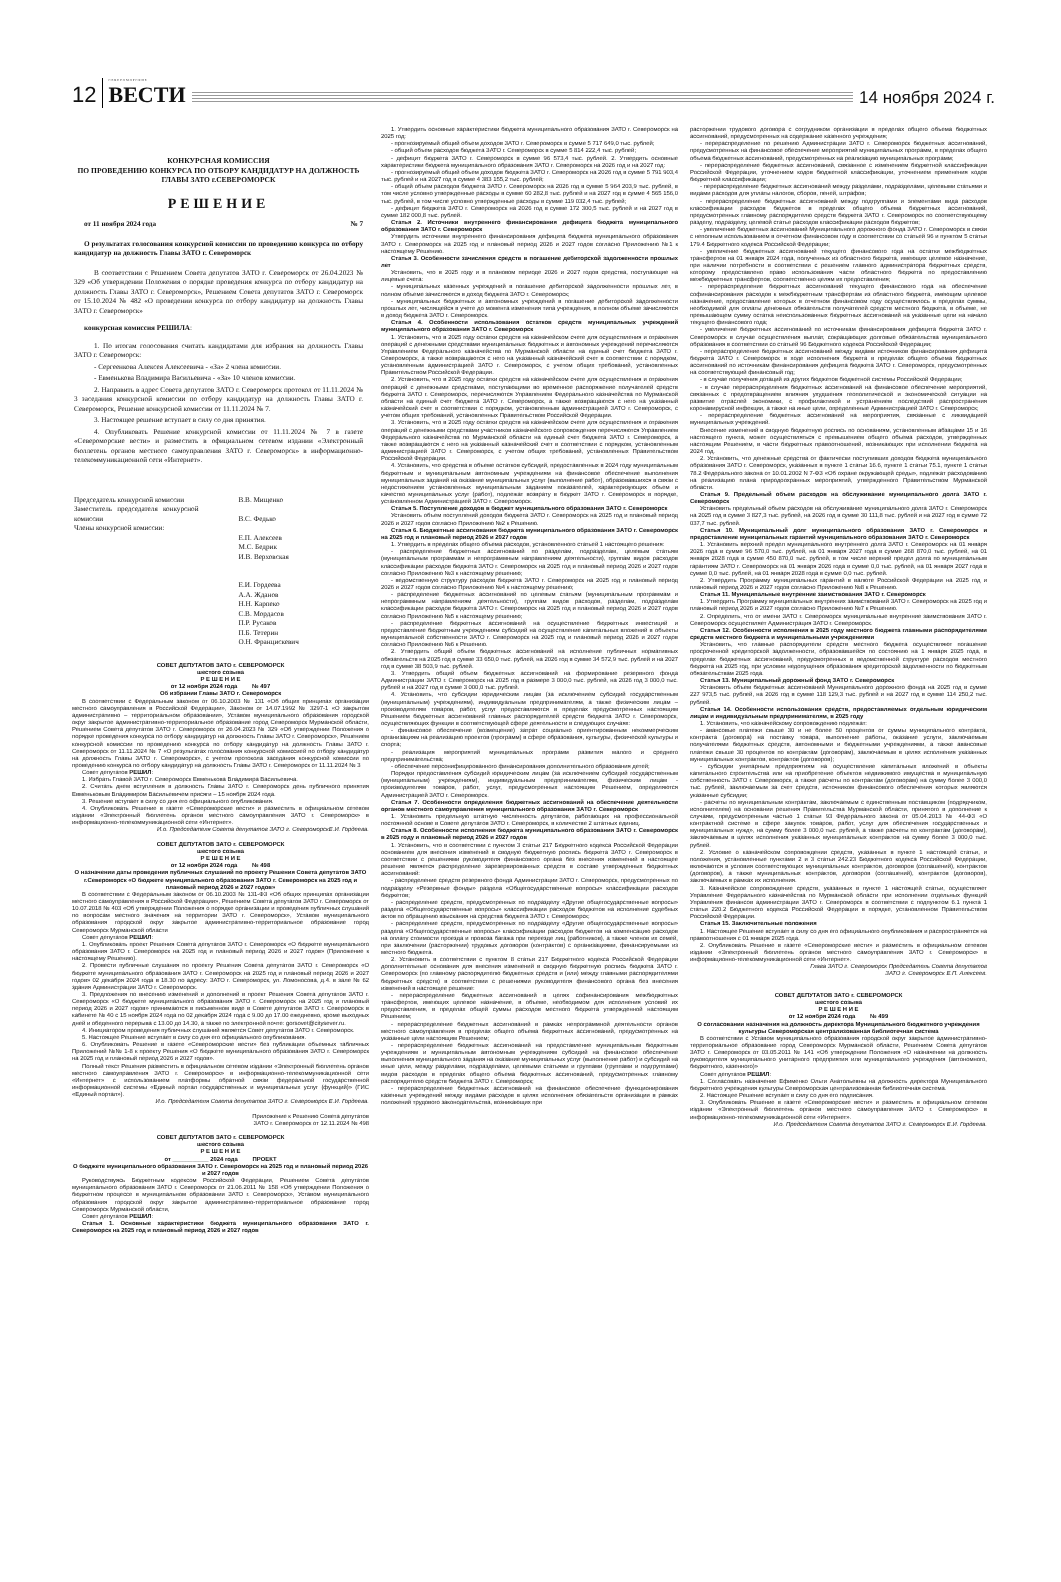12 СЕВЕРОМОРСКИЕ
ВЕСТИ
14 ноября 2024 г.
КОНКУРСНАЯ КОМИССИЯ
ПО ПРОВЕДЕНИЮ КОНКУРСА ПО ОТБОРУ КАНДИДАТУР НА ДОЛЖНОСТЬ ГЛАВЫ ЗАТО г.СЕВЕРОМОРСК
РЕШЕНИЕ
от 11 ноября 2024 года № 7
О результатах голосования конкурсной комиссии по проведению конкурса по отбору кандидатур на должность Главы ЗАТО г. Североморск
В соответствии с Решением Совета депутатов ЗАТО г. Североморск от 26.04.2023 № 329 «Об утверждении Положения о порядке проведения конкурса по отбору кандидатур на должность Главы ЗАТО г. Североморск», Решением Совета депутатов ЗАТО г. Североморск от 15.10.2024 № 482 «О проведении конкурса по отбору кандидатур на должность Главы ЗАТО г. Североморск»
конкурсная комиссия РЕШИЛА:
1. По итогам голосования считать кандидатами для избрания на должность Главы ЗАТО г. Североморск:
- Сергеенкова Алексея Алексеевича - «За» 2 члена комиссии.
- Евменькова Владимира Васильевича - «За» 10 членов комиссии.
2. Направить в адрес Совета депутатов ЗАТО г. Североморск протокол от 11.11.2024 № 3 заседания конкурсной комиссии по отбору кандидатур на должность Главы ЗАТО г. Североморск, Решение конкурсной комиссии от 11.11.2024 № 7.
3. Настоящее решение вступает в силу со дня принятия.
4. Опубликовать Решение конкурсной комиссии от 11.11.2024 № 7 в газете «Североморские вести» и разместить в официальном сетевом издании «Электронный бюллетень органов местного самоуправления ЗАТО г. Североморск» в информационно-телекоммуникационной сети «Интернет».
Председатель конкурсной комиссии
Заместитель председателя конкурсной комиссии
Члены конкурсной комиссии:
В.В. Мищенко
В.С. Федько
Е.П. Алексеев
М.С. Бедрик
И.В. Верховская
Е.И. Гордеева
А.А. Жданов
Н.Н. Карпеко
С.В. Мордасов
П.Р. Русаков
П.Б. Тетерин
О.Н. Францискевич
СОВЕТ ДЕПУТАТОВ ЗАТО г. СЕВЕРОМОРСК
шестого созыва
Р Е Ш Е Н И Е
от 12 ноября 2024 года № 497
Об избрании Главы ЗАТО г. Североморск
В соответствии с Федеральным законом от 06.10.2003 № 131 «Об общих принципах организации местного самоуправления в Российской Федерации», Законом от 14.07.1992 № 3297-1 «О закрытом административно – территориальном образовании», Уставом муниципального образования городской округ закрытое административно-территориальное образование город Североморск Мурманской области, Решением Совета депутатов ЗАТО г. Североморск от 26.04.2023 № 329 «Об утверждении Положения о порядке проведения конкурса по отбору кандидатур на должность Главы ЗАТО г. Североморск», Решением конкурсной комиссии по проведению конкурса по отбору кандидатур на должность Главы ЗАТО г. Североморск от 11.11.2024 № 7 «О результатах голосования конкурсной комиссией по отбору кандидатур на должность Главы ЗАТО г. Североморск», с учетом протокола заседания конкурсной комиссии по проведению конкурса по отбору кандидатур на должность Главы ЗАТО г. Североморск от 11.11.2024 № 3
Совет депутатов РЕШИЛ:
1. Избрать Главой ЗАТО г. Североморск Евменькова Владимира Васильевича.
2. Считать днем вступления в должность Главы ЗАТО г. Североморск день публичного принятия Евменьковым Владимиром Васильевичем присяги – 15 ноября 2024 года.
3. Решение вступает в силу со дня его официального опубликования.
4. Опубликовать Решение в газете «Североморские вести» и разместить в официальном сетевом издании «Электронный бюллетень органов местного самоуправления ЗАТО г. Североморск» в информационно-телекоммуникационной сети «Интернет».
И.о. Председателя Совета депутатов ЗАТО г. СевероморскЕ.И. Гордеева.
СОВЕТ ДЕПУТАТОВ ЗАТО г. СЕВЕРОМОРСК
шестого созыва
Р Е Ш Е Н И Е
от 12 ноября 2024 года № 498
О назначении даты проведения публичных слушаний по проекту Решения Совета депутатов ЗАТО г.Североморск «О бюджете муниципального образования ЗАТО г. Североморск на 2025 год и плановый период 2026 и 2027 годов»
В соответствии с Федеральным законом от 06.10.2003 № 131-ФЗ «Об общих принципах организации местного самоуправления в Российской Федерации», Решением Совета депутатов ЗАТО г. Североморск от 10.07.2018 № 403 «Об утверждении Положения о порядке организации и проведения публичных слушаний по вопросам местного значения на территории ЗАТО г. Североморск», Уставом муниципального образования городской округ закрытое административно-территориальное образование город Североморск Мурманской области
Совет депутатов РЕШИЛ:
1. Опубликовать проект Решения Совета депутатов ЗАТО г. Североморск «О бюджете муниципального образования ЗАТО г. Североморск на 2025 год и плановый период 2026 и 2027 годов» (Приложение к настоящему Решению).
2. Провести публичные слушания по проекту Решения Совета депутатов ЗАТО г. Североморск «О бюджете муниципального образования ЗАТО г. Североморск на 2025 год и плановый период 2026 и 2027 годов» 02 декабря 2024 года в 18.30 по адресу: ЗАТО г. Североморск, ул. Ломоносова, д.4. в зале № 62 здания Администрации ЗАТО г. Североморск.
3. Предложения по внесению изменений и дополнений в проект Решения Совета депутатов ЗАТО г. Североморск «О бюджете муниципального образования ЗАТО г. Североморск на 2025 год и плановый период 2026 и 2027 годов» принимаются в письменном виде в Совете депутатов ЗАТО г. Североморск в кабинете № 40 с 15 ноября 2024 года по 02 декабря 2024 года с 9.00 до 17.00 ежедневно, кроме выходных дней и обеденного перерыва с 13.00 до 14.30, а также по электронной почте: gorsovet@citysever.ru.
4. Инициатором проведения публичных слушаний является Совет депутатов ЗАТО г. Североморск.
5. Настоящее Решение вступает в силу со дня его официального опубликования.
6. Опубликовать Решение в газете «Североморские вести» без публикации объемных табличных Приложений №№ 1-8 к проекту Решения «О бюджете муниципального образования ЗАТО г. Североморск на 2025 год и плановый период 2026 и 2027 годов».
Полный текст Решения разместить в официальном сетевом издании «Электронный бюллетень органов местного самоуправления ЗАТО г. Североморск» в информационно-телекоммуникационной сети «Интернет» с использованием платформы обратной связи федеральной государственной информационной системы «Единый портал государственных и муниципальных услуг (функций)» (ГИС «Единый портал»).
И.о. Председателя Совета депутатов ЗАТО г. Североморск Е.И. Гордеева.
Приложение к Решению Совета депутатов
ЗАТО г. Североморск от 12.11.2024 № 498
СОВЕТ ДЕПУТАТОВ ЗАТО г. СЕВЕРОМОРСК
шестого созыва
Р Е Ш Е Н И Е
от ___________ 2024 года ПРОЕКТ
О бюджете муниципального образования ЗАТО г. Североморск на 2025 год и плановый период 2026 и 2027 годов
Руководствуясь Бюджетным кодексом Российской Федерации, Решением Совета депутатов муниципального образования ЗАТО г. Североморск от 21.06.2011 № 158 «Об утверждении Положения о бюджетном процессе в муниципальном образовании ЗАТО г. Североморск», Уставом муниципального образования городской округ закрытое административно-территориальное образование город Североморск Мурманской области,
Совет депутатов РЕШИЛ:
Статья 1. Основные характеристики бюджета муниципального образования ЗАТО г. Североморск на 2025 год и плановый период 2026 и 2027 годов
1. Утвердить основные характеристики бюджета муниципального образования ЗАТО г. Североморск на 2025 год:
- прогнозируемый общий объем доходов ЗАТО г. Североморск в сумме 5 717 649,0 тыс. рублей;
- общий объем расходов бюджета ЗАТО г. Североморск в сумме 5 814 222,4 тыс. рублей;
- дефицит бюджета ЗАТО г. Североморск в сумме 96 573,4 тыс. рублей. 2. Утвердить основные характеристики бюджета муниципального образования ЗАТО г. Североморск на 2026 год и на 2027 год:
- прогнозируемый общий объем доходов бюджета ЗАТО г. Североморск на 2026 год в сумме 5 791 903,4 тыс. рублей и на 2027 год в сумме 4 383 155,2 тыс. рублей;
- общий объем расходов бюджета ЗАТО г. Североморск на 2026 год в сумме 5 964 203,9 тыс. рублей, в том числе условно утвержденные расходы в сумме 60 282,8 тыс. рублей и на 2027 год в сумме 4 565 156,0 тыс. рублей, в том числе условно утвержденные расходы в сумме 119 032,4 тыс. рублей;
- дефицит бюджета ЗАТО г. Североморск на 2026 год в сумме 172 300,5 тыс. рублей и на 2027 год в сумме 182 000,8 тыс. рублей.
Статья 2. Источники внутреннего финансирования дефицита бюджета муниципального образования ЗАТО г. Североморск
Утвердить источники внутреннего финансирования дефицита бюджета муниципального образования ЗАТО г. Североморск на 2025 год и плановый период 2026 и 2027 годов согласно Приложению №1 к настоящему Решению.
Статья 3. Особенности зачисления средств в погашение дебиторской задолженности прошлых лет
Установить, что в 2025 году и в плановом периоде 2026 и 2027 годов средства, поступающие на лицевые счета:
- муниципальных казенных учреждений в погашение дебиторской задолженности прошлых лет, в полном объеме зачисляются в доход бюджета ЗАТО г. Североморск;
- муниципальных бюджетных и автономных учреждений в погашение дебиторской задолженности прошлых лет, числящейся в учете до момента изменения типа учреждения, в полном объеме зачисляются в доход бюджета ЗАТО г. Североморск.
Статья 4. Особенности использования остатков средств муниципальных учреждений муниципального образования ЗАТО г. Североморск
1. Установить, что в 2025 году остатки средств на казначейском счете для осуществления и отражения операций с денежными средствами муниципальных бюджетных и автономных учреждений перечисляются Управлением Федерального казначейства по Мурманской области на единый счет бюджета ЗАТО г. Североморск, а также возвращаются с него на указанный казначейский счет в соответствии с порядком, установленным администрацией ЗАТО г. Североморск, с учетом общих требований, установленных Правительством Российской Федерации.
2. Установить, что в 2025 году остатки средств на казначейском счете для осуществления и отражения операций с денежными средствами, поступающими во временное распоряжение получателей средств бюджета ЗАТО г. Североморск, перечисляются Управлением Федерального казначейства по Мурманской области на единый счет бюджета ЗАТО г. Североморск, а также возвращаются с него на указанный казначейский счет в соответствии с порядком, установленным администрацией ЗАТО г. Североморск, с учетом общих требований, установленных Правительством Российской Федерации.
3. Установить, что в 2025 году остатки средств на казначейском счете для осуществления и отражения операций с денежными средствами участников казначейского сопровождения перечисляются Управлением Федерального казначейства по Мурманской области на единый счет бюджета ЗАТО г. Североморск, а также возвращаются с него на указанный казначейский счет в соответствии с порядком, установленным администрацией ЗАТО г. Североморск, с учетом общих требований, установленных Правительством Российской Федерации.
4. Установить, что средства в объеме остатков субсидий, предоставленных в 2024 году муниципальным бюджетным и муниципальным автономным учреждениям на финансовое обеспечение выполнения муниципальных заданий на оказание муниципальных услуг (выполнение работ), образовавшихся в связи с недостижением установленных муниципальным заданием показателей, характеризующих объем и качество муниципальных услуг (работ), подлежат возврату в бюджет ЗАТО г. Североморск в порядке, установленном Администрацией ЗАТО г. Североморск.
Статья 5. Поступление доходов в бюджет муниципального образования ЗАТО г. Североморск
Установить объем поступлений доходов бюджета ЗАТО г. Североморск на 2025 год и плановый период 2026 и 2027 годов согласно Приложению №2 к Решению.
Статья 6. Бюджетные ассигнования бюджета муниципального образования ЗАТО г. Североморск на 2025 год и плановый период 2026 и 2027 годов
1. Утвердить в пределах общего объема расходов, установленного статьей 1 настоящего решения:
- распределение бюджетных ассигнований по разделам, подразделам, целевым статьям (муниципальным программам и непрограммным направлениям деятельности), группам видов расходов классификации расходов бюджета ЗАТО г. Североморск на 2025 год и плановый период 2026 и 2027 годов согласно Приложению №3 к настоящему решению;
- ведомственную структуру расходов бюджета ЗАТО г. Североморск на 2025 год и плановый период 2026 и 2027 годов согласно Приложению №4 к настоящему решению;
- распределение бюджетных ассигнований по целевым статьям (муниципальным программам и непрограммным направлениям деятельности), группам видов расходов, разделам, подразделам классификации расходов бюджета ЗАТО г. Североморск на 2025 год и плановый период 2026 и 2027 годов согласно Приложению №5 к настоящему решению;
- распределение бюджетных ассигнований на осуществление бюджетных инвестиций и предоставление бюджетным учреждениям субсидий на осуществление капитальных вложений в объекты муниципальной собственности ЗАТО г. Североморск на 2025 год и плановый период 2026 и 2027 годов согласно Приложению №6 к Решению.
2. Утвердить общий объем бюджетных ассигнований на исполнение публичных нормативных обязательств на 2025 год в сумме 33 650,0 тыс. рублей, на 2026 год в сумме 34 572,9 тыс. рублей и на 2027 год в сумме 38 503,9 тыс. рублей.
3. Утвердить общий объем бюджетных ассигнований на формирование резервного фонда Администрации ЗАТО г. Североморск на 2025 год в размере 3 000,0 тыс. рублей, на 2026 год 3 000,0 тыс. рублей и на 2027 год в сумме 3 000,0 тыс. рублей.
4. Установить, что субсидии юридическим лицам (за исключением субсидий государственным (муниципальным) учреждениям), индивидуальным предпринимателям, а также физическим лицам – производителям товаров, работ, услуг предоставляются в пределах предусмотренных настоящим Решением бюджетных ассигнований главных распорядителей средств бюджета ЗАТО г. Североморск, осуществляющих функции в соответствующей сфере деятельности в следующих случаях:
- финансовое обеспечение (возмещение) затрат социально ориентированным некоммерческим организациям на реализацию проектов (программ) в сфере образования, культуры, физической культуры и спорта;
- реализация мероприятий муниципальных программ развития малого и среднего предпринимательства;
- обеспечение персонифицированного финансирования дополнительного образования детей;
Порядки предоставления субсидий юридическим лицам (за исключением субсидий государственным (муниципальным) учреждениям), индивидуальным предпринимателям, физическим лицам - производителям товаров, работ, услуг, предусмотренных настоящим Решением, определяются Администрацией ЗАТО г. Североморск.
Статья 7. Особенности определения бюджетных ассигнований на обеспечение деятельности органов местного самоуправления муниципального образования ЗАТО г. Североморск
1. Установить предельную штатную численность депутатов, работающих на профессиональной постоянной основе в Совете депутатов ЗАТО г. Североморск, в количестве 2 штатных единиц.
Статья 8. Особенности исполнения бюджета муниципального образования ЗАТО г. Североморск в 2025 году и плановый период 2026 и 2027 годов
1. Установить, что в соответствии с пунктом 3 статьи 217 Бюджетного кодекса Российской Федерации основанием для внесения изменений в сводную бюджетную роспись бюджета ЗАТО г. Североморск в соответствии с решениями руководителя финансового органа без внесения изменений в настоящее решение является распределение зарезервированных средств в составе утвержденных бюджетных ассигнований:
- распределение средств резервного фонда Администрации ЗАТО г. Североморск, предусмотренных по подразделу «Резервные фонды» раздела «Общегосударственные вопросы» классификации расходов бюджетов;
- распределение средств, предусмотренных по подразделу «Другие общегосударственные вопросы» раздела «Общегосударственные вопросы» классификации расходов бюджетов на исполнение судебных актов по обращению взыскания на средства бюджета ЗАТО г. Североморск;
- распределение средств, предусмотренных по подразделу «Другие общегосударственные вопросы» раздела «Общегосударственные вопросы» классификации расходов бюджетов на компенсацию расходов на оплату стоимости проезда и провоза багажа при переезде лиц (работников), а также членов их семей, при заключении (расторжении) трудовых договоров (контрактов) с организациями, финансируемыми из местного бюджета.
2. Установить в соответствии с пунктом 8 статьи 217 Бюджетного кодекса Российской Федерации дополнительные основания для внесения изменений в сводную бюджетную роспись бюджета ЗАТО г. Североморск (по главному распорядителю бюджетных средств и (или) между главными распорядителями бюджетных средств) в соответствии с решениями руководителя финансового органа без внесения изменений в настоящее решение:
- перераспределение бюджетных ассигнований в целях софинансирования межбюджетных трансфертов, имеющих целевое назначение, в объеме, необходимом для исполнения условий их предоставления, в пределах общей суммы расходов местного бюджета утвержденной настоящим Решением;
- перераспределение бюджетных ассигнований в рамках непрограммной деятельности органов местного самоуправления в пределах общего объема бюджетных ассигнований, предусмотренных на указанные цели настоящим Решением;
- перераспределение бюджетных ассигнований на предоставление муниципальным бюджетным учреждениям и муниципальным автономным учреждениям субсидий на финансовое обеспечение выполнения муниципального задания на оказание муниципальных услуг (выполнение работ) и субсидий на иные цели, между разделами, подразделами, целевыми статьями и группами (группами и подгруппами) видов расходов в пределах общего объема бюджетных ассигнований, предусмотренных главному распорядителю средств бюджета ЗАТО г. Североморск;
- перераспределение бюджетных ассигнований на финансовое обеспечение функционирования казенных учреждений между видами расходов в целях исполнения обязательств организации в рамках положений трудового законодательства, возникающих при
расторжении трудового договора с сотрудником организации в пределах общего объема бюджетных ассигнований, предусмотренных на содержание казенного учреждения;
- перераспределение по решению Администрации ЗАТО г. Североморск бюджетных ассигнований, предусмотренных на финансовое обеспечение мероприятий муниципальных программ, в пределах общего объема бюджетных ассигнований, предусмотренных на реализацию муниципальных программ;
- перераспределение бюджетных ассигнований, связанное с изменением бюджетной классификации Российской Федерации, уточнением кодов бюджетной классификации, уточнением применения кодов бюджетной классификации;
- перераспределение бюджетных ассигнований между разделами, подразделами, целевыми статьями и видами расходов для уплаты налогов, сборов, пеней, штрафов;
- перераспределение бюджетных ассигнований между подгруппами и элементами вида расходов классификации расходов бюджетов в пределах общего объема бюджетных ассигнований, предусмотренных главному распорядителю средств бюджета ЗАТО г. Североморск по соответствующему разделу, подразделу, целевой статье расходов классификации расходов бюджетов;
- увеличение бюджетных ассигнований Муниципального дорожного фонда ЗАТО г. Североморск в связи с неполным использованием в отчетном финансовом году в соответствии со статьей 96 и пунктом 5 статьи 179.4 Бюджетного кодекса Российской Федерации;
- увеличение бюджетных ассигнований текущего финансового года на остатки межбюджетных трансфертов на 01 января 2024 года, полученных из областного бюджета, имеющих целевое назначение, при наличии потребности в соответствии с решением главного администратора бюджетных средств, которому предоставлено право использования части областного бюджета по предоставлению межбюджетных трансфертов, соответственно целям их предоставления;
- перераспределение бюджетных ассигнований текущего финансового года на обеспечение софинансирования расходов к межбюджетным трансфертам из областного бюджета, имеющим целевое назначение, предоставление которых в отчетном финансовом году осуществлялось в пределах суммы, необходимой для оплаты денежных обязательств получателей средств местного бюджета, в объеме, не превышающем сумму остатка неиспользованных бюджетных ассигнований на указанные цели на начало текущего финансового года;
- увеличение бюджетных ассигнований по источникам финансирования дефицита бюджета ЗАТО г. Североморск в случае осуществления выплат, сокращающих долговые обязательства муниципального образования в соответствии со статьей 96 Бюджетного кодекса Российской Федерации;
- перераспределение бюджетных ассигнований между видами источников финансирования дефицита бюджета ЗАТО г. Североморск в ходе исполнения бюджета в пределах общего объема бюджетных ассигнований по источникам финансирования дефицита бюджета ЗАТО г. Североморск, предусмотренных на соответствующий финансовый год;
- в случае получения дотаций из других бюджетов бюджетной системы Российской Федерации;
- в случае перераспределения бюджетных ассигнований на финансовое обеспечение мероприятий, связанных с предотвращением влияния ухудшения геополитической и экономической ситуации на развитие отраслей экономики, с профилактикой и устранением последствий распространения коронавирусной инфекции, а также на иные цели, определенные Администрацией ЗАТО г. Североморск;
- перераспределение бюджетных ассигнований на мероприятия, связанные с ликвидацией муниципальных учреждений.
Внесение изменений в сводную бюджетную роспись по основаниям, установленным абзацами 15 и 16 настоящего пункта, может осуществляться с превышением общего объема расходов, утвержденных настоящим Решением, в части бюджетных правоотношений, возникающих при исполнении бюджета на 2024 год.
2. Установить, что денежные средства от фактически поступивших доходов бюджета муниципального образования ЗАТО г. Североморск, указанных в пункте 1 статьи 16.6, пункте 1 статьи 75.1, пункте 1 статьи 78.2 Федерального закона от 10.01.2002 N 7-ФЗ «Об охране окружающей среды», подлежат расходованию на реализацию плана природоохранных мероприятий, утвержденного Правительством Мурманской области.
Статья 9. Предельный объем расходов на обслуживание муниципального долга ЗАТО г. Североморск
Установить предельный объем расходов на обслуживание муниципального долга ЗАТО г. Североморск на 2025 год в сумме 3 827,3 тыс. рублей, на 2026 год в сумме 30 111,8 тыс. рублей и на 2027 год в сумме 72 037,7 тыс. рублей.
Статья 10. Муниципальный долг муниципального образования ЗАТО г. Североморск и предоставление муниципальных гарантий муниципального образования ЗАТО г. Североморск
1. Установить верхний предел муниципального внутреннего долга ЗАТО г. Североморск на 01 января 2026 года в сумме 96 570,0 тыс. рублей, на 01 января 2027 года в сумме 268 870,0 тыс. рублей, на 01 января 2028 года в сумме 450 870,0 тыс. рублей, в том числе верхний предел долга по муниципальным гарантиям ЗАТО г. Североморск на 01 января 2026 года в сумме 0,0 тыс. рублей, на 01 января 2027 года в сумме 0,0 тыс. рублей, на 01 января 2028 года в сумме 0,0 тыс. рублей.
2. Утвердить Программу муниципальных гарантий в валюте Российской Федерации на 2025 год и плановый период 2026 и 2027 годов согласно Приложению №8 к Решению.
Статья 11. Муниципальные внутренние заимствования ЗАТО г. Североморск
1. Утвердить Программу муниципальных внутренних заимствований ЗАТО г. Североморск на 2025 год и плановый период 2026 и 2027 годов согласно Приложению №7 к Решению.
2. Определить, что от имени ЗАТО г. Североморск муниципальные внутренние заимствования ЗАТО г. Североморск осуществляет Администрация ЗАТО г. Североморск.
Статья 12. Особенности исполнения в 2025 году местного бюджета главными распорядителями средств местного бюджета и муниципальными учреждениями
Установить, что главные распорядители средств местного бюджета осуществляют погашение просроченной кредиторской задолженности, образовавшейся по состоянию на 1 января 2025 года, в пределах бюджетных ассигнований, предусмотренных в ведомственной структуре расходов местного бюджета на 2025 год, при условии недопущения образования кредиторской задолженности по бюджетным обязательствам 2025 года.
Статья 13. Муниципальный дорожный фонд ЗАТО г. Североморск
Установить объем бюджетных ассигнований Муниципального дорожного фонда на 2025 год в сумме 227 973,5 тыс. рублей, на 2026 год в сумме 118 129,3 тыс. рублей и на 2027 год в сумме 114 250,2 тыс. рублей.
Статья 14. Особенности использования средств, предоставляемых отдельным юридическим лицам и индивидуальным предпринимателям, в 2025 году
1. Установить, что казначейскому сопровождению подлежат:
- авансовые платежи свыше 30 и не более 50 процентов от суммы муниципального контракта, контракта (договора) на поставку товара, выполнение работы, оказание услуги, заключаемым получателями бюджетных средств, автономными и бюджетными учреждениями, а также авансовые платежи свыше 30 процентов по контрактам (договорам), заключаемым в целях исполнения указанных муниципальных контрактов, контрактов (договоров);
- субсидии унитарным предприятиям на осуществление капитальных вложений в объекты капитального строительства или на приобретение объектов недвижимого имущества в муниципальную собственность ЗАТО г. Североморск, а также расчеты по контрактам (договорам) на сумму более 3 000,0 тыс. рублей, заключаемым за счет средств, источником финансового обеспечения которых являются указанные субсидии;
- расчеты по муниципальным контрактам, заключаемым с единственным поставщиком (подрядчиком, исполнителем) на основании решения Правительства Мурманской области, принятого в дополнение к случаям, предусмотренным частью 1 статьи 93 Федерального закона от 05.04.2013 № 44-ФЗ «О контрактной системе в сфере закупок товаров, работ, услуг для обеспечения государственных и муниципальных нужд», на сумму более 3 000,0 тыс. рублей, а также расчеты по контрактам (договорам), заключаемым в целях исполнения указанных муниципальных контрактов на сумму более 3 000,0 тыс. рублей.
2. Условие о казначейском сопровождении средств, указанных в пункте 1 настоящей статьи, и положения, установленные пунктами 2 и 3 статьи 242.23 Бюджетного кодекса Российской Федерации, включаются в условия соответствующих муниципальных контрактов, договоров (соглашений), контрактов (договоров), а также муниципальных контрактов, договоров (соглашений), контрактов (договоров), заключаемых в рамках их исполнения.
3. Казначейское сопровождение средств, указанных в пункте 1 настоящей статьи, осуществляет Управление Федерального казначейства по Мурманской области при исполнении отдельных функций Управления финансов администрации ЗАТО г. Североморск в соответствии с подпунктом 6.1 пункта 1 статьи 220.2 Бюджетного кодекса Российской Федерации в порядке, установленном Правительством Российской Федерации.
Статья 15. Заключительные положения
1. Настоящее Решение вступает в силу со дня его официального опубликования и распространяется на правоотношения с 01 января 2025 года.
2. Опубликовать Решение в газете «Североморские вести» и разместить в официальном сетевом издании «Электронный бюллетень органов местного самоуправления ЗАТО г. Североморск» в информационно-телекоммуникационной сети «Интернет».
Глава ЗАТО г. Североморск Председатель Совета депутатов
ЗАТО г. Североморск Е.П. Алексеев.
СОВЕТ ДЕПУТАТОВ ЗАТО г. СЕВЕРОМОРСК
шестого созыва
Р Е Ш Е Н И Е
от 12 ноября 2024 года № 499
О согласовании назначения на должность директора Муниципального бюджетного учреждения культуры Североморская централизованная библиотечная система
В соответствии с Уставом муниципального образования городской округ закрытое административно-территориальное образование город Североморск Мурманской области, Решением Совета депутатов ЗАТО г. Североморск от 03.05.2011 № 141 «Об утверждении Положения «О назначении на должность руководителя муниципального унитарного предприятия или муниципального учреждения (автономного, бюджетного, казенного)»
Совет депутатов РЕШИЛ:
1. Согласовать назначение Ефименко Ольги Анатольевны на должность директора Муниципального бюджетного учреждения культуры Североморская централизованная библиотечная система.
2. Настоящее Решение вступает в силу со дня его подписания.
3. Опубликовать Решение в газете «Североморские вести» и разместить в официальном сетевом издании «Электронный бюллетень органов местного самоуправления ЗАТО г. Североморск» в информационно-телекоммуникационной сети «Интернет».
И.о. Председателя Совета депутатов ЗАТО г. Североморск Е.И. Гордеева.